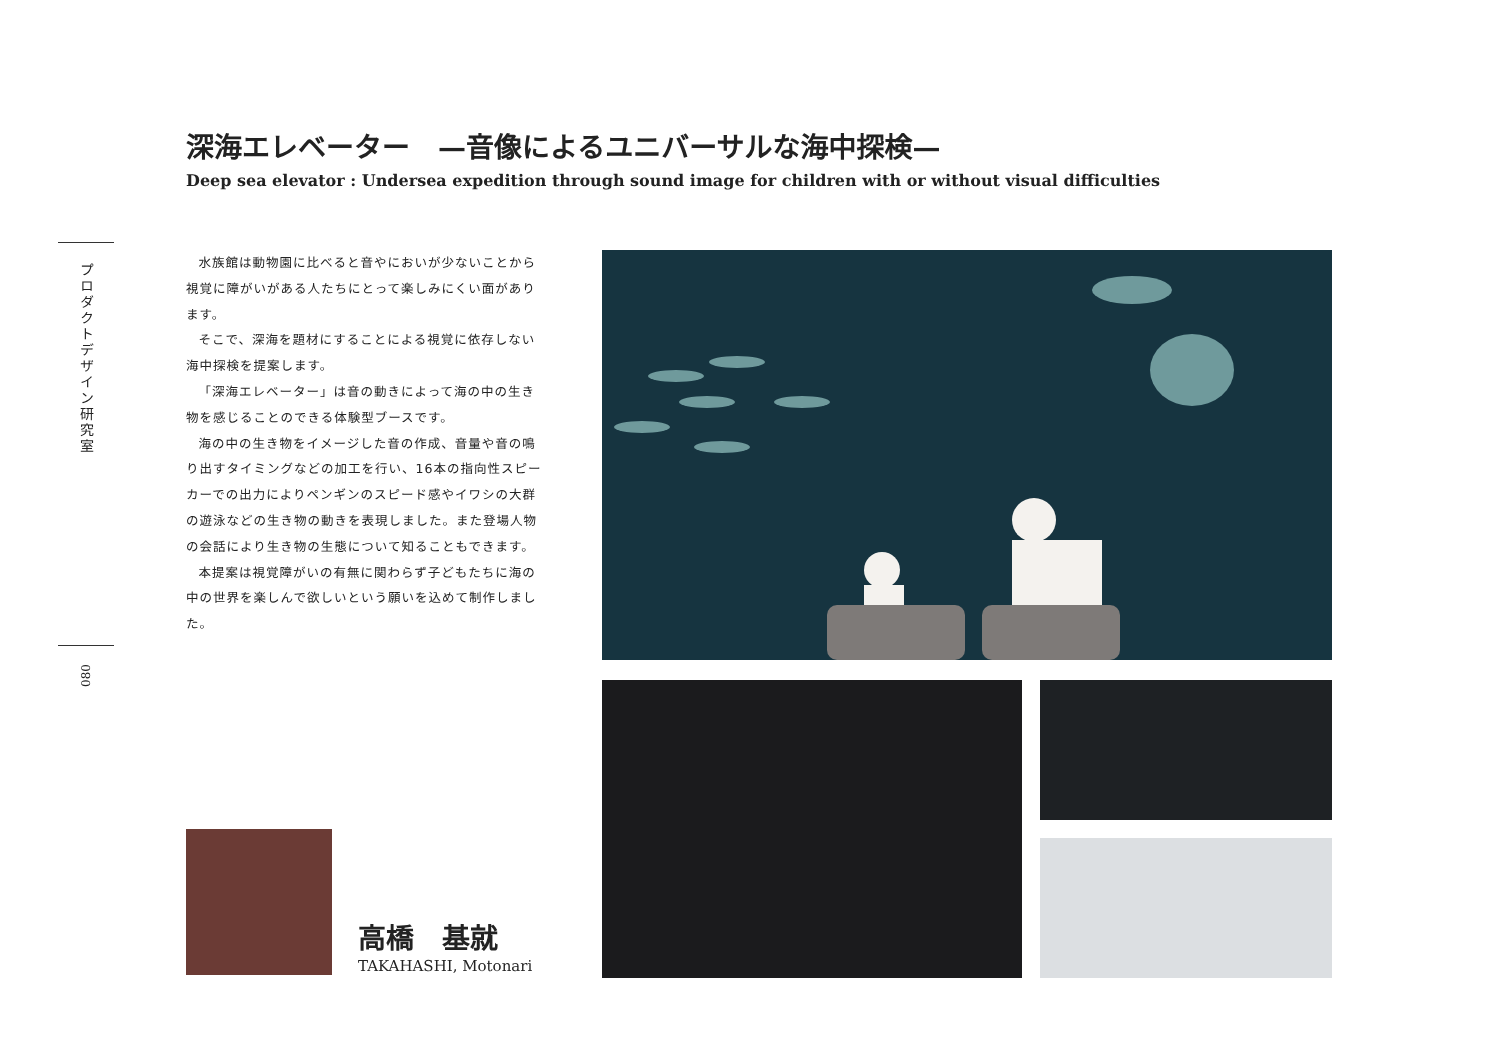プロダクトデザイン研究室
080
深海エレベーター　—音像によるユニバーサルな海中探検—
Deep sea elevator : Undersea expedition through sound image for children with or without visual difficulties
水族館は動物園に比べると音やにおいが少ないことから視覚に障がいがある人たちにとって楽しみにくい面があります。
そこで、深海を題材にすることによる視覚に依存しない海中探検を提案します。
「深海エレベーター」は音の動きによって海の中の生き物を感じることのできる体験型ブースです。
海の中の生き物をイメージした音の作成、音量や音の鳴り出すタイミングなどの加工を行い、16本の指向性スピーカーでの出力によりペンギンのスピード感やイワシの大群の遊泳などの生き物の動きを表現しました。また登場人物の会話により生き物の生態について知ることもできます。
本提案は視覚障がいの有無に関わらず子どもたちに海の中の世界を楽しんで欲しいという願いを込めて制作しました。
高橋　基就
TAKAHASHI, Motonari